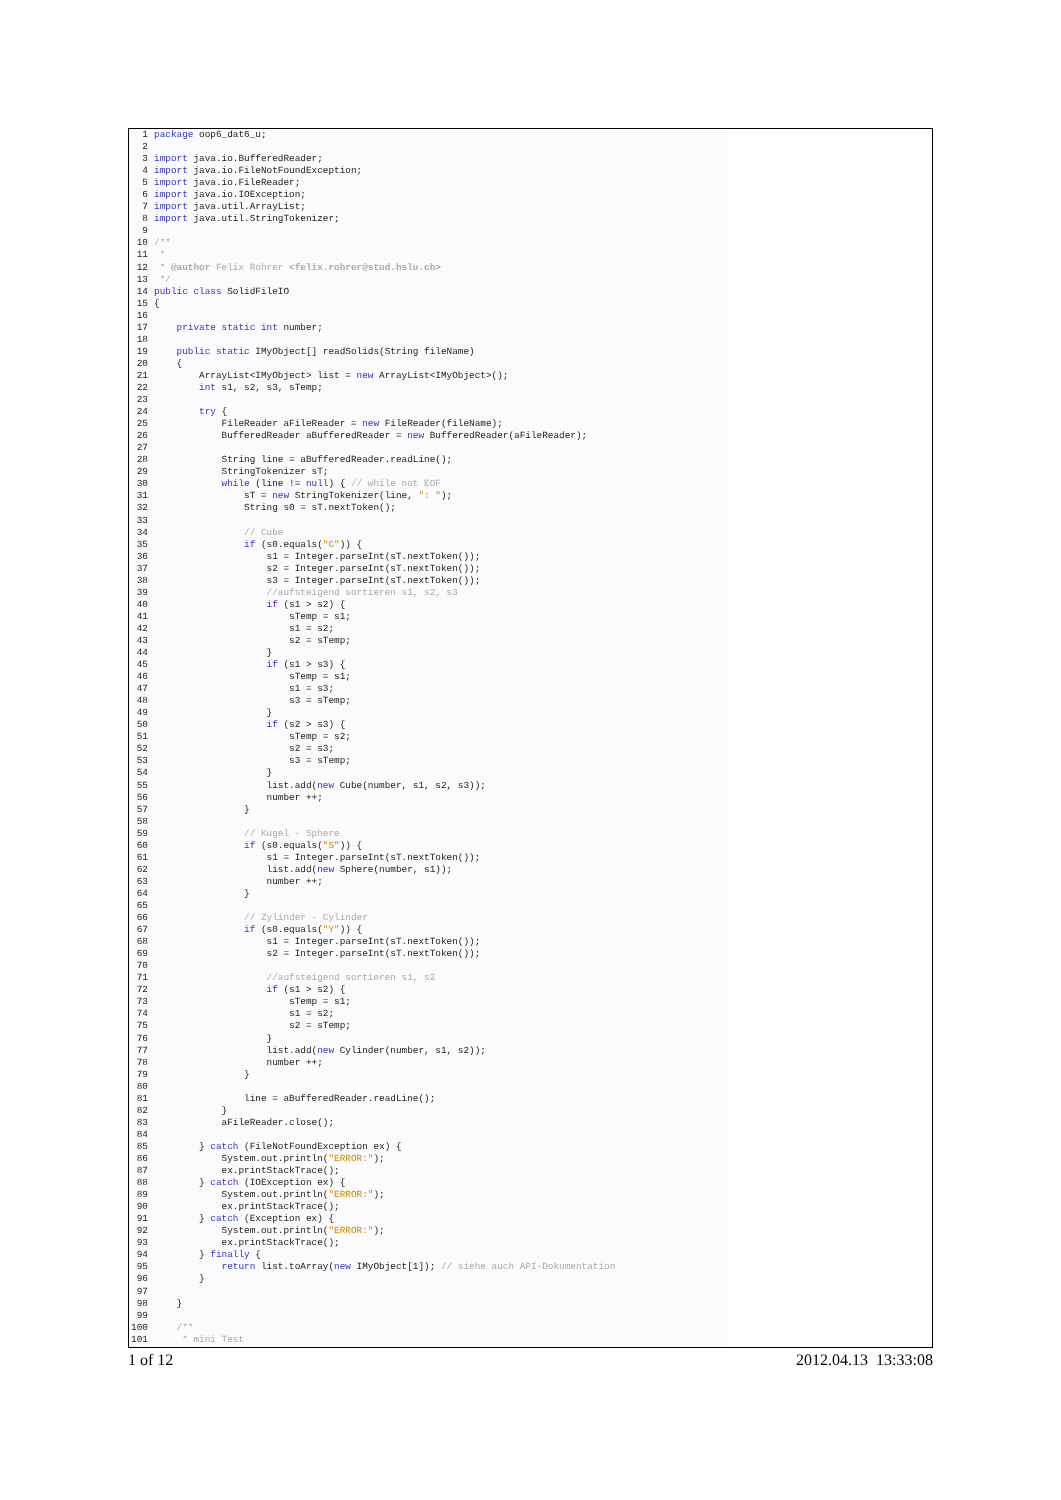1 package oop6_dat6_u;
2
3 import java.io.BufferedReader;
4 import java.io.FileNotFoundException;
5 import java.io.FileReader;
6 import java.io.IOException;
7 import java.util.ArrayList;
8 import java.util.StringTokenizer;
9
10/**
11 *
12 * @author Felix Rohrer <felix.rohrer@stud.hslu.ch>
13 */
14 public class SolidFileIO
15{
16
17    private static int number;
18
19    public static IMyObject[] readSolids(String fileName)
20    {
21        ArrayList<IMyObject> list = new ArrayList<IMyObject>();
22        int s1, s2, s3, sTemp;
23
24        try {
25            FileReader aFileReader = new FileReader(fileName);
26            BufferedReader aBufferedReader = new BufferedReader(aFileReader);
27
28            String line = aBufferedReader.readLine();
29            StringTokenizer sT;
30            while (line != null) { // while not EOF
31                sT = new StringTokenizer(line, ": ");
32                String s0 = sT.nextToken();
33
34                // Cube
35                if (s0.equals("C")) {
36                    s1 = Integer.parseInt(sT.nextToken());
37                    s2 = Integer.parseInt(sT.nextToken());
38                    s3 = Integer.parseInt(sT.nextToken());
39                    //aufsteigend sortieren s1, s2, s3
40                    if (s1 > s2) {
41                        sTemp = s1;
42                        s1 = s2;
43                        s2 = sTemp;
44                    }
45                    if (s1 > s3) {
46                        sTemp = s1;
47                        s1 = s3;
48                        s3 = sTemp;
49                    }
50                    if (s2 > s3) {
51                        sTemp = s2;
52                        s2 = s3;
53                        s3 = sTemp;
54                    }
55                    list.add(new Cube(number, s1, s2, s3));
56                    number ++;
57                }
58
59                // Kugel - Sphere
60                if (s0.equals("S")) {
61                    s1 = Integer.parseInt(sT.nextToken());
62                    list.add(new Sphere(number, s1));
63                    number ++;
64                }
65
66                // Zylinder - Cylinder
67                if (s0.equals("Y")) {
68                    s1 = Integer.parseInt(sT.nextToken());
69                    s2 = Integer.parseInt(sT.nextToken());
70
71                    //aufsteigend sortieren s1, s2
72                    if (s1 > s2) {
73                        sTemp = s1;
74                        s1 = s2;
75                        s2 = sTemp;
76                    }
77                    list.add(new Cylinder(number, s1, s2));
78                    number ++;
79                }
80
81                line = aBufferedReader.readLine();
82            }
83            aFileReader.close();
84
85        } catch (FileNotFoundException ex) {
86            System.out.println("ERROR:");
87            ex.printStackTrace();
88        } catch (IOException ex) {
89            System.out.println("ERROR:");
90            ex.printStackTrace();
91        } catch (Exception ex) {
92            System.out.println("ERROR:");
93            ex.printStackTrace();
94        } finally {
95            return list.toArray(new IMyObject[1]); // siehe auch API-Dokumentation
96        }
97
98    }
99
100    /**
101     * mini Test
1 of 12 2012.04.13 13:33:08